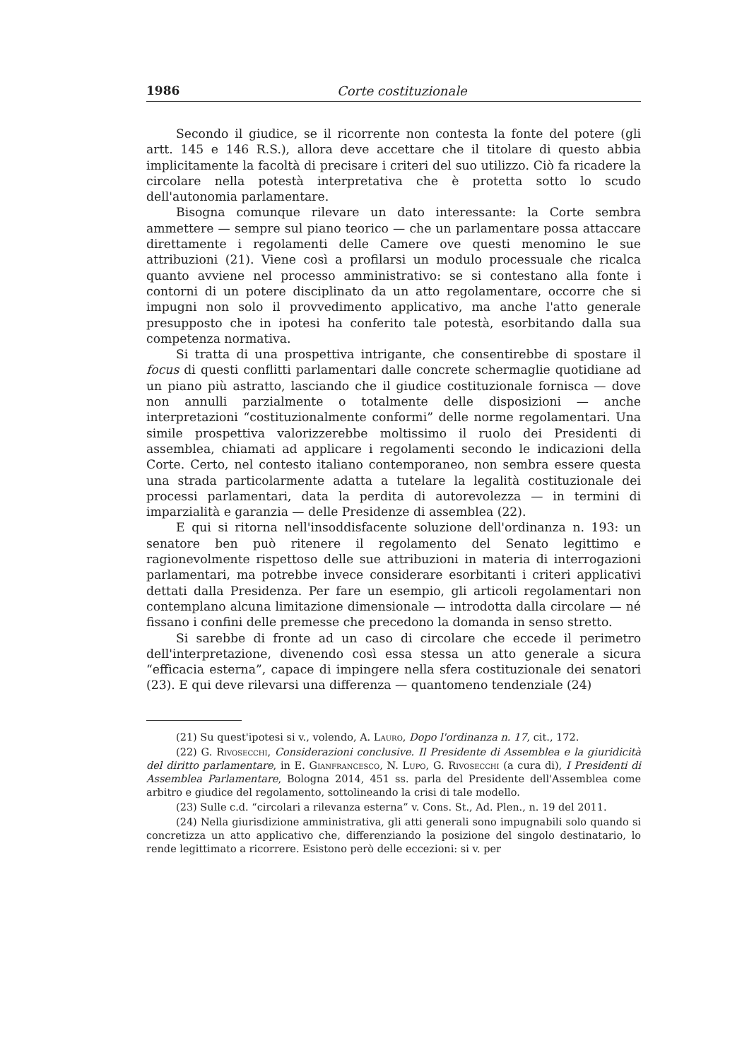1986 Corte costituzionale
Secondo il giudice, se il ricorrente non contesta la fonte del potere (gli artt. 145 e 146 R.S.), allora deve accettare che il titolare di questo abbia implicitamente la facoltà di precisare i criteri del suo utilizzo. Ciò fa ricadere la circolare nella potestà interpretativa che è protetta sotto lo scudo dell'autonomia parlamentare.
Bisogna comunque rilevare un dato interessante: la Corte sembra ammettere — sempre sul piano teorico — che un parlamentare possa attaccare direttamente i regolamenti delle Camere ove questi menomino le sue attribuzioni (21). Viene così a profilarsi un modulo processuale che ricalca quanto avviene nel processo amministrativo: se si contestano alla fonte i contorni di un potere disciplinato da un atto regolamentare, occorre che si impugni non solo il provvedimento applicativo, ma anche l'atto generale presupposto che in ipotesi ha conferito tale potestà, esorbitando dalla sua competenza normativa.
Si tratta di una prospettiva intrigante, che consentirebbe di spostare il focus di questi conflitti parlamentari dalle concrete schermaglie quotidiane ad un piano più astratto, lasciando che il giudice costituzionale fornisca — dove non annulli parzialmente o totalmente delle disposizioni — anche interpretazioni “costituzionalmente conformi” delle norme regolamentari. Una simile prospettiva valorizzerebbe moltissimo il ruolo dei Presidenti di assemblea, chiamati ad applicare i regolamenti secondo le indicazioni della Corte. Certo, nel contesto italiano contemporaneo, non sembra essere questa una strada particolarmente adatta a tutelare la legalità costituzionale dei processi parlamentari, data la perdita di autorevolezza — in termini di imparzialità e garanzia — delle Presidenze di assemblea (22).
E qui si ritorna nell'insoddisfacente soluzione dell'ordinanza n. 193: un senatore ben può ritenere il regolamento del Senato legittimo e ragionevolmente rispettoso delle sue attribuzioni in materia di interrogazioni parlamentari, ma potrebbe invece considerare esorbitanti i criteri applicativi dettati dalla Presidenza. Per fare un esempio, gli articoli regolamentari non contemplano alcuna limitazione dimensionale — introdotta dalla circolare — né fissano i confini delle premesse che precedono la domanda in senso stretto.
Si sarebbe di fronte ad un caso di circolare che eccede il perimetro dell'interpretazione, divenendo così essa stessa un atto generale a sicura “efficacia esterna”, capace di impingere nella sfera costituzionale dei senatori (23). E qui deve rilevarsi una differenza — quantomeno tendenziale (24)
(21) Su quest'ipotesi si v., volendo, A. Lauro, Dopo l'ordinanza n. 17, cit., 172.
(22) G. Rivosecchi, Considerazioni conclusive. Il Presidente di Assemblea e la giuridicità del diritto parlamentare, in E. Gianfrancesco, N. Lupo, G. Rivosecchi (a cura di), I Presidenti di Assemblea Parlamentare, Bologna 2014, 451 ss. parla del Presidente dell'Assemblea come arbitro e giudice del regolamento, sottolineando la crisi di tale modello.
(23) Sulle c.d. “circolari a rilevanza esterna” v. Cons. St., Ad. Plen., n. 19 del 2011.
(24) Nella giurisdizione amministrativa, gli atti generali sono impugnabili solo quando si concretizza un atto applicativo che, differenziando la posizione del singolo destinatario, lo rende legittimato a ricorrere. Esistono però delle eccezioni: si v. per